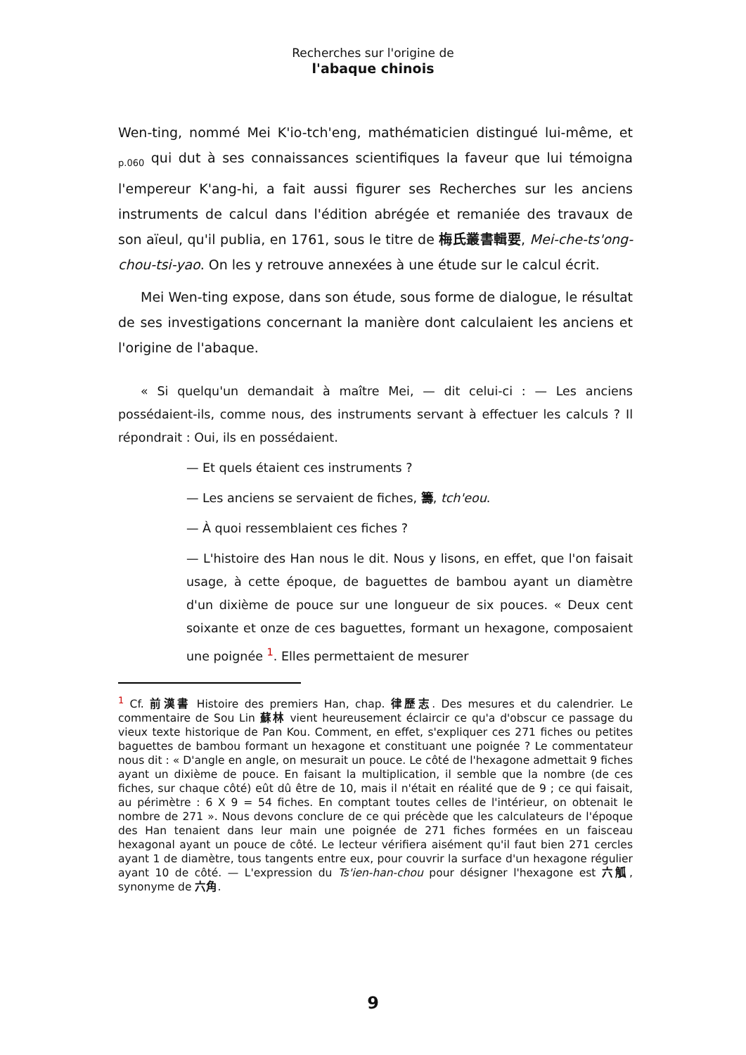Recherches sur l'origine de
l'abaque chinois
Wen-ting, nommé Mei K'io-tch'eng, mathématicien distingué lui-même, et <sub>p.060</sub> qui dut à ses connaissances scientifiques la faveur que lui témoigna l'empereur K'ang-hi, a fait aussi figurer ses Recherches sur les anciens instruments de calcul dans l'édition abrégée et remaniée des travaux de son aïeul, qu'il publia, en 1761, sous le titre de 梅氏叢書輯要, Mei-che-ts'ong-chou-tsi-yao. On les y retrouve annexées à une étude sur le calcul écrit.
Mei Wen-ting expose, dans son étude, sous forme de dialogue, le résultat de ses investigations concernant la manière dont calculaient les anciens et l'origine de l'abaque.
« Si quelqu'un demandait à maître Mei, — dit celui-ci : — Les anciens possédaient-ils, comme nous, des instruments servant à effectuer les calculs ? Il répondrait : Oui, ils en possédaient.
— Et quels étaient ces instruments ?
— Les anciens se servaient de fiches, 籌, tch'eou.
— À quoi ressemblaient ces fiches ?
— L'histoire des Han nous le dit. Nous y lisons, en effet, que l'on faisait usage, à cette époque, de baguettes de bambou ayant un diamètre d'un dixième de pouce sur une longueur de six pouces. « Deux cent soixante et onze de ces baguettes, formant un hexagone, composaient une poignée <sup>1</sup>. Elles permettaient de mesurer
<sup>1</sup> Cf. 前漢書 Histoire des premiers Han, chap. 律歷志. Des mesures et du calendrier. Le commentaire de Sou Lin 蘇林 vient heureusement éclaircir ce qu'a d'obscur ce passage du vieux texte historique de Pan Kou. Comment, en effet, s'expliquer ces 271 fiches ou petites baguettes de bambou formant un hexagone et constituant une poignée ? Le commentateur nous dit : « D'angle en angle, on mesurait un pouce. Le côté de l'hexagone admettait 9 fiches ayant un dixième de pouce. En faisant la multiplication, il semble que la nombre (de ces fiches, sur chaque côté) eût dû être de 10, mais il n'était en réalité que de 9 ; ce qui faisait, au périmètre : 6 X 9 = 54 fiches. En comptant toutes celles de l'intérieur, on obtenait le nombre de 271 ». Nous devons conclure de ce qui précède que les calculateurs de l'époque des Han tenaient dans leur main une poignée de 271 fiches formées en un faisceau hexagonal ayant un pouce de côté. Le lecteur vérifiera aisément qu'il faut bien 271 cercles ayant 1 de diamètre, tous tangents entre eux, pour couvrir la surface d'un hexagone régulier ayant 10 de côté. — L'expression du Ts'ien-han-chou pour désigner l'hexagone est 六觚, synonyme de 六角.
9